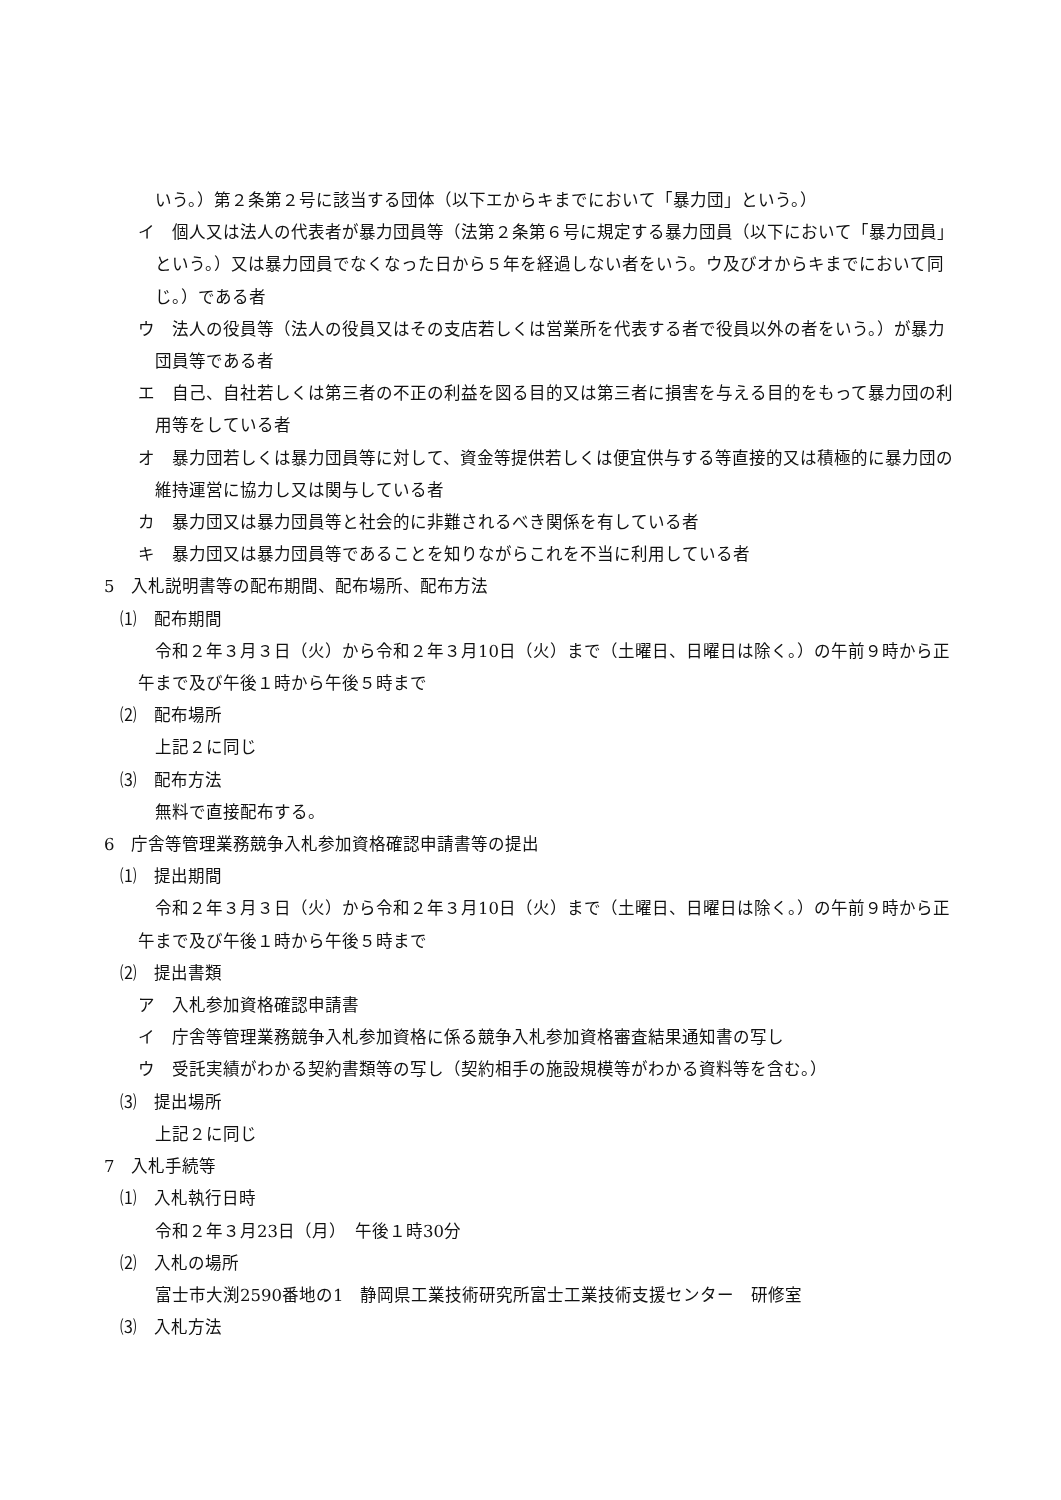いう。）第２条第２号に該当する団体（以下エからキまでにおいて「暴力団」という。）
イ　個人又は法人の代表者が暴力団員等（法第２条第６号に規定する暴力団員（以下において「暴力団員」という。）又は暴力団員でなくなった日から５年を経過しない者をいう。ウ及びオからキまでにおいて同じ。）である者
ウ　法人の役員等（法人の役員又はその支店若しくは営業所を代表する者で役員以外の者をいう。）が暴力団員等である者
エ　自己、自社若しくは第三者の不正の利益を図る目的又は第三者に損害を与える目的をもって暴力団の利用等をしている者
オ　暴力団若しくは暴力団員等に対して、資金等提供若しくは便宜供与する等直接的又は積極的に暴力団の維持運営に協力し又は関与している者
カ　暴力団又は暴力団員等と社会的に非難されるべき関係を有している者
キ　暴力団又は暴力団員等であることを知りながらこれを不当に利用している者
5　入札説明書等の配布期間、配布場所、配布方法
⑴　配布期間
令和２年３月３日（火）から令和２年３月10日（火）まで（土曜日、日曜日は除く。）の午前９時から正午まで及び午後１時から午後５時まで
⑵　配布場所
上記２に同じ
⑶　配布方法
無料で直接配布する。
6　庁舎等管理業務競争入札参加資格確認申請書等の提出
⑴　提出期間
令和２年３月３日（火）から令和２年３月10日（火）まで（土曜日、日曜日は除く。）の午前９時から正午まで及び午後１時から午後５時まで
⑵　提出書類
ア　入札参加資格確認申請書
イ　庁舎等管理業務競争入札参加資格に係る競争入札参加資格審査結果通知書の写し
ウ　受託実績がわかる契約書類等の写し（契約相手の施設規模等がわかる資料等を含む。）
⑶　提出場所
上記２に同じ
7　入札手続等
⑴　入札執行日時
令和２年３月23日（月）　午後１時30分
⑵　入札の場所
富士市大渕2590番地の1　静岡県工業技術研究所富士工業技術支援センター　研修室
⑶　入札方法